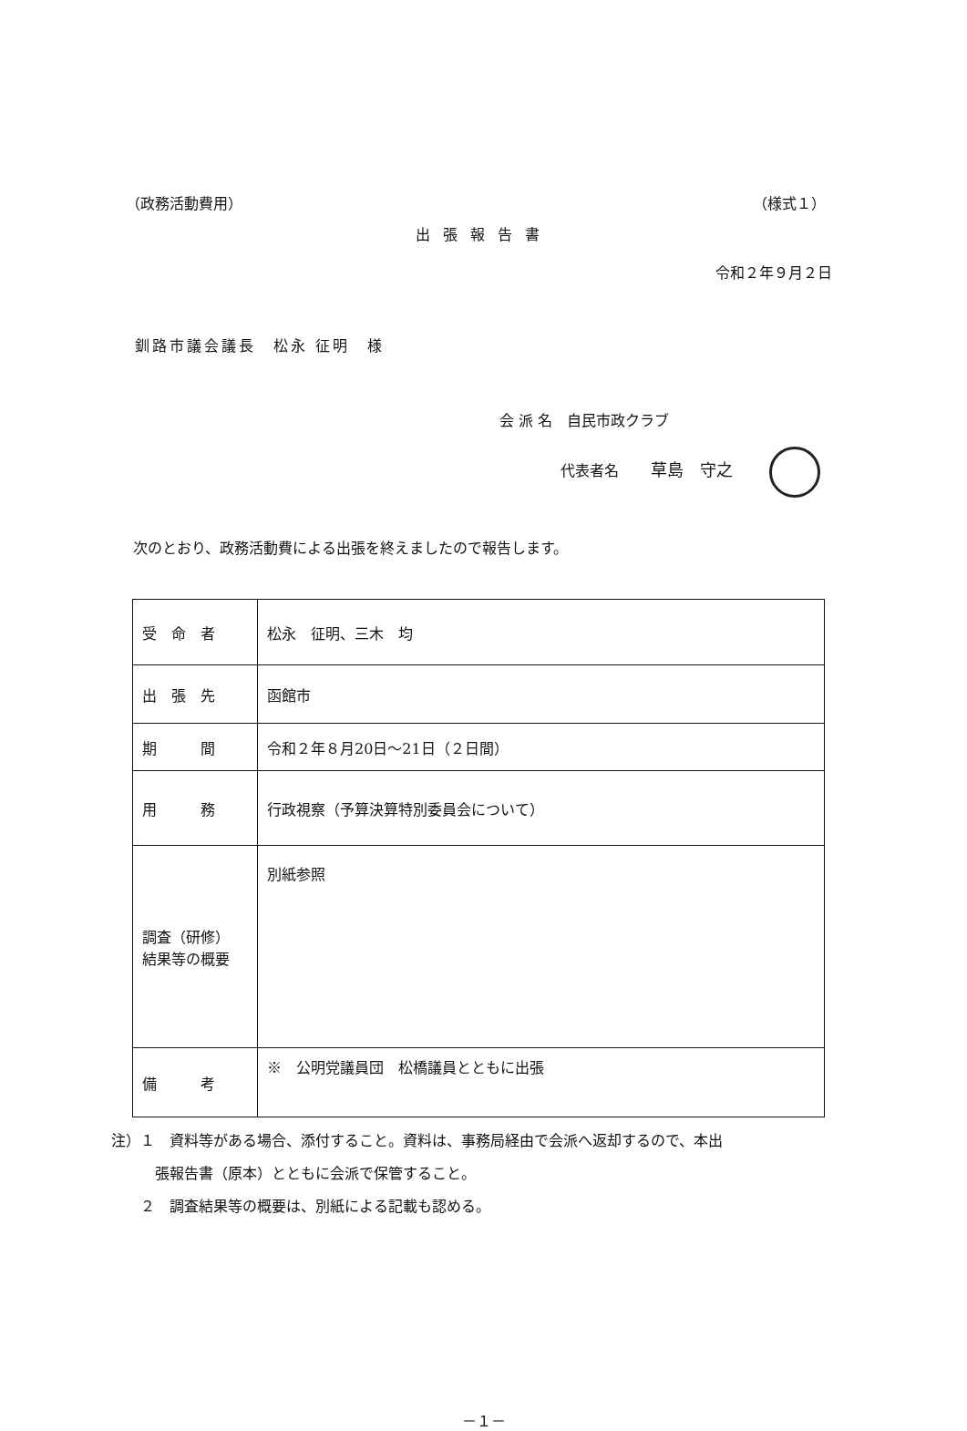（政務活動費用） （様式１）
出張報告書
令和２年９月２日
釧路市議会議長　松永 征明　様
会 派 名　自民市政クラブ
代表者名 草島　守之
次のとおり、政務活動費による出張を終えましたので報告します。
| 受 命 者 | 松永 征明、三木 均 |
| 出 張 先 | 函館市 |
| 期 間 | 令和２年８月20日～21日（２日間） |
| 用 務 | 行政視察（予算決算特別委員会について） |
| 調査（研修） 結果等の概要 | 別紙参照 |
| 備 考 | ※ 公明党議員団 松橋議員とともに出張 |
注）１　資料等がある場合、添付すること。資料は、事務局経由で会派へ返却するので、本出
　　　張報告書（原本）とともに会派で保管すること。
　　２　調査結果等の概要は、別紙による記載も認める。
－１－